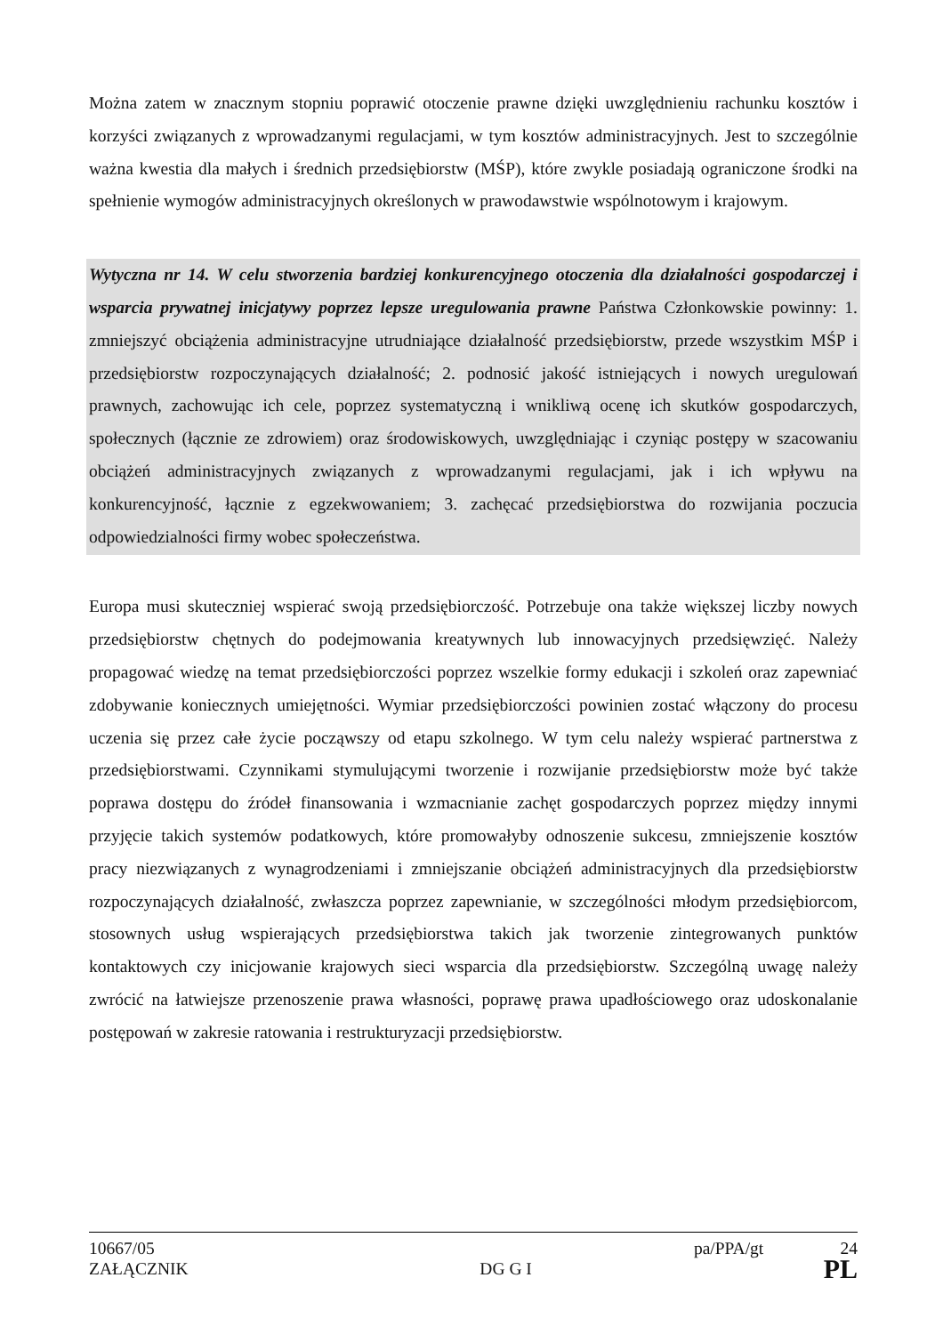Można zatem w znacznym stopniu poprawić otoczenie prawne dzięki uwzględnieniu rachunku kosztów i korzyści związanych z wprowadzanymi regulacjami, w tym kosztów administracyjnych. Jest to szczególnie ważna kwestia dla małych i średnich przedsiębiorstw (MŚP), które zwykle posiadają ograniczone środki na spełnienie wymogów administracyjnych określonych w prawodawstwie wspólnotowym i krajowym.
Wytyczna nr 14. W celu stworzenia bardziej konkurencyjnego otoczenia dla działalności gospodarczej i wsparcia prywatnej inicjatywy poprzez lepsze uregulowania prawne Państwa Członkowskie powinny: 1. zmniejszyć obciążenia administracyjne utrudniające działalność przedsiębiorstw, przede wszystkim MŚP i przedsiębiorstw rozpoczynających działalność; 2. podnosić jakość istniejących i nowych uregulowań prawnych, zachowując ich cele, poprzez systematyczną i wnikliwą ocenę ich skutków gospodarczych, społecznych (łącznie ze zdrowiem) oraz środowiskowych, uwzględniając i czyniąc postępy w szacowaniu obciążeń administracyjnych związanych z wprowadzanymi regulacjami, jak i ich wpływu na konkurencyjność, łącznie z egzekwowaniem; 3. zachęcać przedsiębiorstwa do rozwijania poczucia odpowiedzialności firmy wobec społeczeństwa.
Europa musi skuteczniej wspierać swoją przedsiębiorczość. Potrzebuje ona także większej liczby nowych przedsiębiorstw chętnych do podejmowania kreatywnych lub innowacyjnych przedsięwzięć. Należy propagować wiedzę na temat przedsiębiorczości poprzez wszelkie formy edukacji i szkoleń oraz zapewniać zdobywanie koniecznych umiejętności. Wymiar przedsiębiorczości powinien zostać włączony do procesu uczenia się przez całe życie począwszy od etapu szkolnego. W tym celu należy wspierać partnerstwa z przedsiębiorstwami. Czynnikami stymulującymi tworzenie i rozwijanie przedsiębiorstw może być także poprawa dostępu do źródeł finansowania i wzmacnianie zachęt gospodarczych poprzez między innymi przyjęcie takich systemów podatkowych, które promowałyby odnoszenie sukcesu, zmniejszenie kosztów pracy niezwiązanych z wynagrodzeniami i zmniejszanie obciążeń administracyjnych dla przedsiębiorstw rozpoczynających działalność, zwłaszcza poprzez zapewnianie, w szczególności młodym przedsiębiorcom, stosownych usług wspierających przedsiębiorstwa takich jak tworzenie zintegrowanych punktów kontaktowych czy inicjowanie krajowych sieci wsparcia dla przedsiębiorstw. Szczególną uwagę należy zwrócić na łatwiejsze przenoszenie prawa własności, poprawę prawa upadłościowego oraz udoskonalanie postępowań w zakresie ratowania i restrukturyzacji przedsiębiorstw.
10667/05 pa/PPA/gt 24
ZAŁĄCZNIK DG G I PL